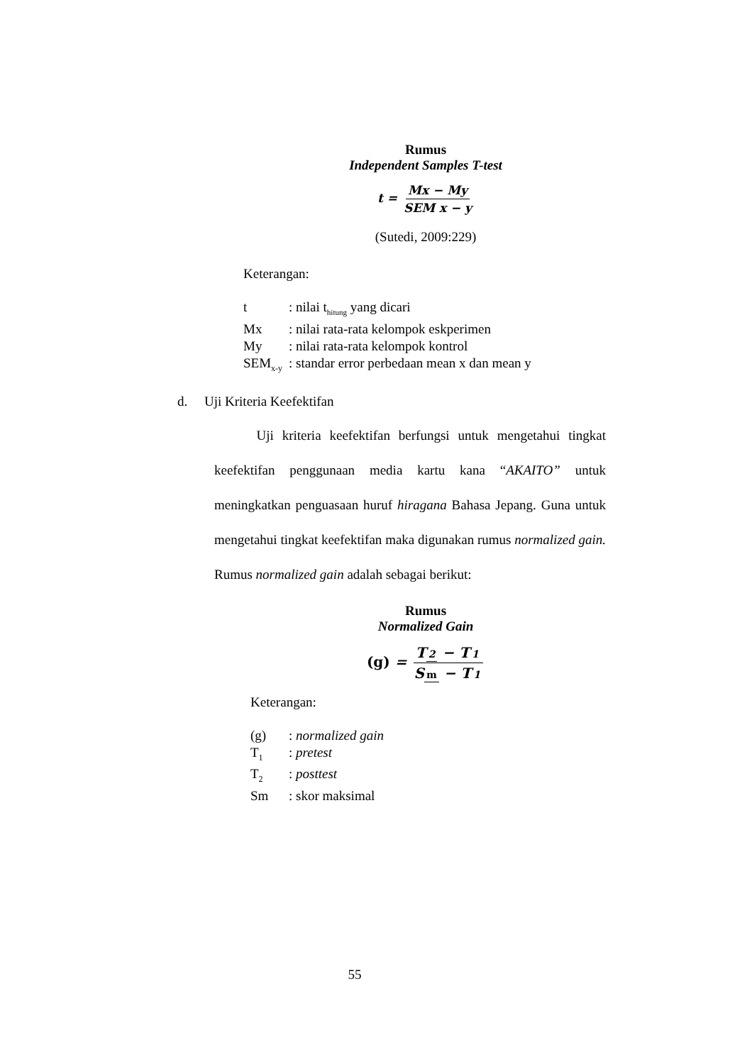Rumus
Independent Samples T-test
t = Mx − My SEM x − y
(Sutedi, 2009:229)
Keterangan:
| t | : nilai t<sub>hitung</sub> yang dicari |
| Mx | : nilai rata-rata kelompok eskperimen |
| My | : nilai rata-rata kelompok kontrol |
| SEM<sub>x-y</sub> | : standar error perbedaan mean x dan mean y |
d. Uji Kriteria Keefektifan
Uji kriteria keefektifan berfungsi untuk mengetahui tingkat keefektifan penggunaan media kartu kana “AKAITO” untuk meningkatkan penguasaan huruf hiragana Bahasa Jepang. Guna untuk mengetahui tingkat keefektifan maka digunakan rumus normalized gain. Rumus normalized gain adalah sebagai berikut:
Rumus
Normalized Gain
(g) = T 2 − T 1 S m − T 1
Keterangan:
| (g) | : normalized gain |
| T<sub>1</sub> | : pretest |
| T<sub>2</sub> | : posttest |
| Sm | : skor maksimal |
55